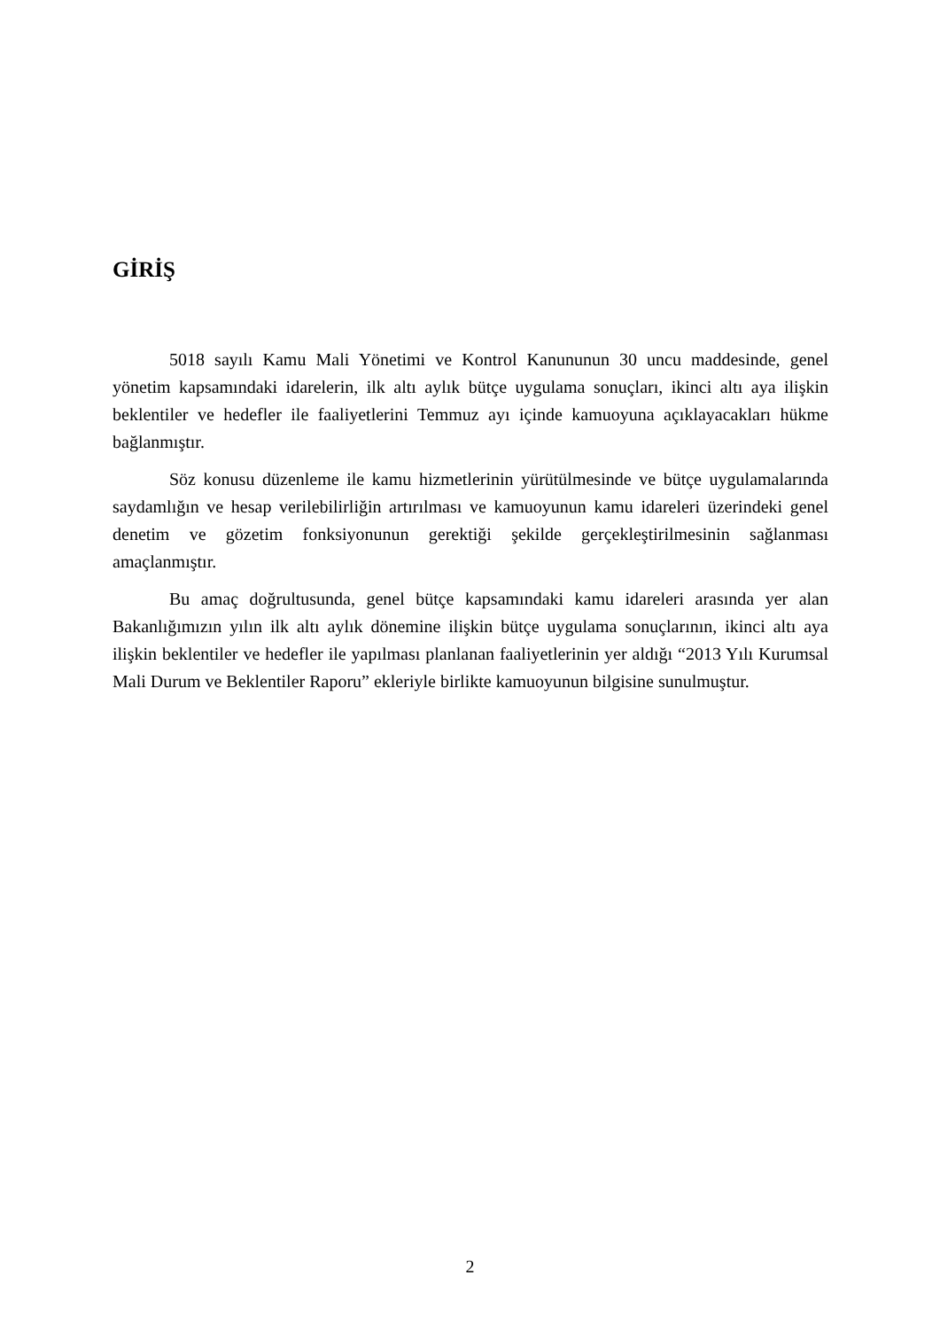GİRİŞ
5018 sayılı Kamu Mali Yönetimi ve Kontrol Kanununun 30 uncu maddesinde, genel yönetim kapsamındaki idarelerin, ilk altı aylık bütçe uygulama sonuçları, ikinci altı aya ilişkin beklentiler ve hedefler ile faaliyetlerini Temmuz ayı içinde kamuoyuna açıklayacakları hükme bağlanmıştır.
Söz konusu düzenleme ile kamu hizmetlerinin yürütülmesinde ve bütçe uygulamalarında saydamlığın ve hesap verilebilirliğin artırılması ve kamuoyunun kamu idareleri üzerindeki genel denetim ve gözetim fonksiyonunun gerektiği şekilde gerçekleştirilmesinin sağlanması amaçlanmıştır.
Bu amaç doğrultusunda, genel bütçe kapsamındaki kamu idareleri arasında yer alan Bakanlığımızın yılın ilk altı aylık dönemine ilişkin bütçe uygulama sonuçlarının, ikinci altı aya ilişkin beklentiler ve hedefler ile yapılması planlanan faaliyetlerinin yer aldığı “2013 Yılı Kurumsal Mali Durum ve Beklentiler Raporu” ekleriyle birlikte kamuoyunun bilgisine sunulmuştur.
2